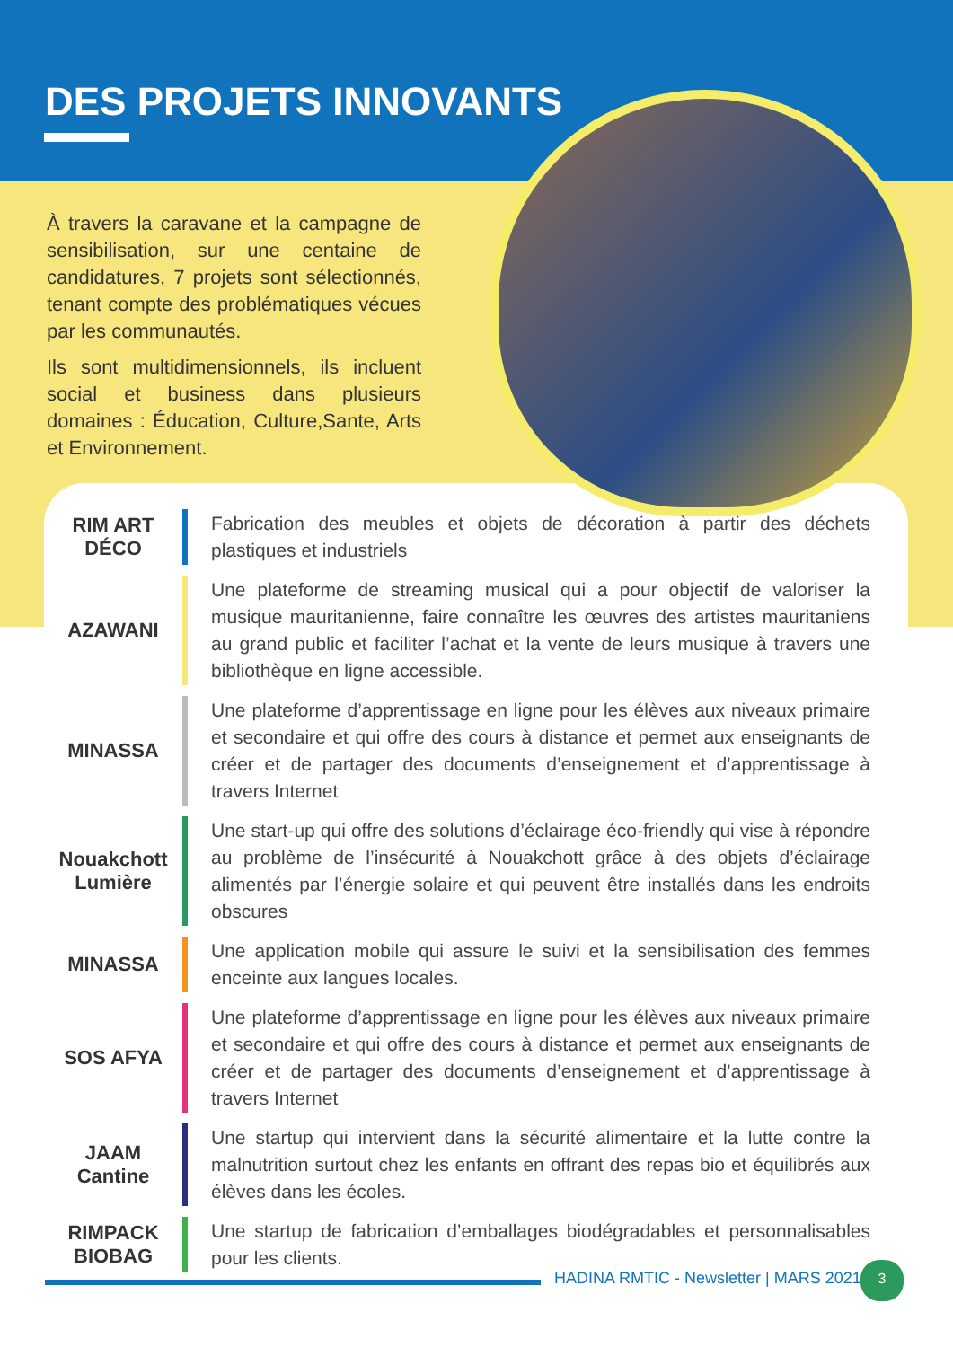DES PROJETS INNOVANTS
À travers la caravane et la campagne de sensibilisation, sur une centaine de candidatures, 7 projets sont sélectionnés, tenant compte des problématiques vécues par les communautés.
Ils sont multidimensionnels, ils incluent social et business dans plusieurs domaines : Éducation, Culture,Sante, Arts et Environnement.
| RIM ART DÉCO | Fabrication des meubles et objets de décoration à partir des déchets plastiques et industriels |
| AZAWANI | Une plateforme de streaming musical qui a pour objectif de valoriser la musique mauritanienne, faire connaître les œuvres des artistes mauritaniens au grand public et faciliter l’achat et la vente de leurs musique à travers une bibliothèque en ligne accessible. |
| MINASSA | Une plateforme d’apprentissage en ligne pour les élèves aux niveaux primaire et secondaire et qui offre des cours à distance et permet aux enseignants de créer et de partager des documents d’enseignement et d’apprentissage à travers Internet |
| Nouakchott Lumière | Une start-up qui offre des solutions d’éclairage éco-friendly qui vise à répondre au problème de l’insécurité à Nouakchott grâce à des objets d’éclairage alimentés par l’énergie solaire et qui peuvent être installés dans les endroits obscures |
| MINASSA | Une application mobile qui assure le suivi et la sensibilisation des femmes enceinte aux langues locales. |
| SOS AFYA | Une plateforme d’apprentissage en ligne pour les élèves aux niveaux primaire et secondaire et qui offre des cours à distance et permet aux enseignants de créer et de partager des documents d’enseignement et d’apprentissage à travers Internet |
| JAAM Cantine | Une startup qui intervient dans la sécurité alimentaire et la lutte contre la malnutrition surtout chez les enfants en offrant des repas bio et équilibrés aux élèves dans les écoles. |
| RIMPACK BIOBAG | Une startup de fabrication d’emballages biodégradables et personnalisables pour les clients. |
HADINA RMTIC - Newsletter | MARS 2021
3